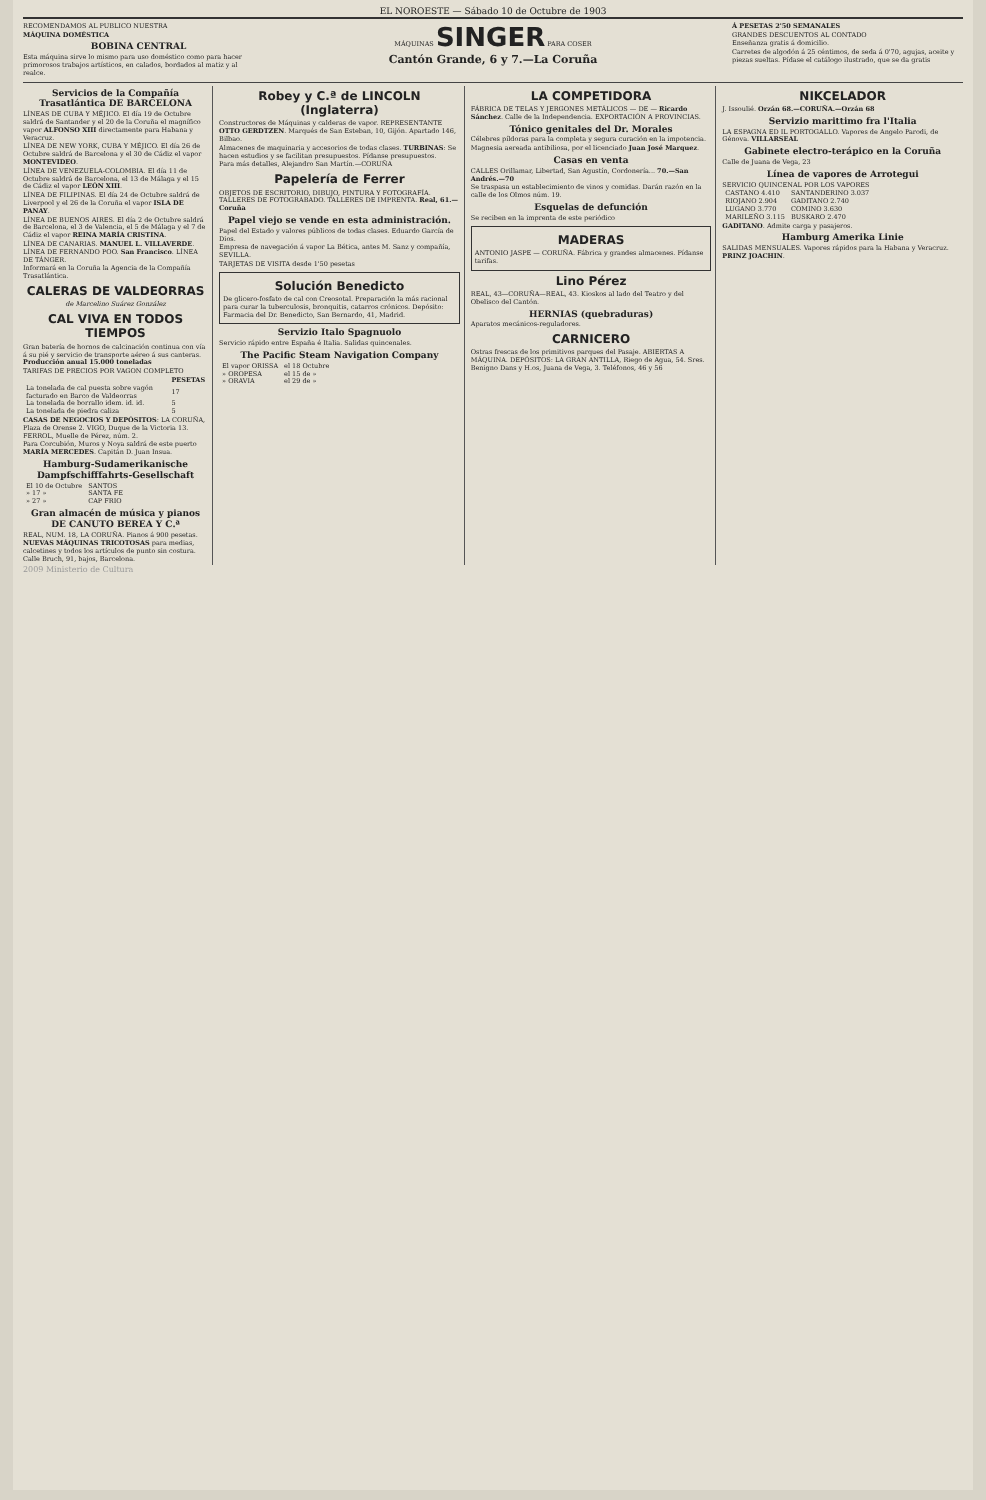EL NOROESTE — Sábado 10 de Octubre de 1903
RECOMENDAMOS AL PUBLICO NUESTRA
MÁQUINA DOMÉSTICA
BOBINA CENTRAL
Esta máquina sirve lo mismo para uso doméstico como para hacer primorosos trabajos artísticos, en calados, bordados al matiz y al realce.
MÁQUINAS SINGER PARA COSER
Cantón Grande, 6 y 7.—La Coruña
Á PESETAS 2'50 SEMANALES
GRANDES DESCUENTOS AL CONTADO
Enseñanza gratis á domicilio.
Carretes de algodón á 25 céntimos, de seda á 0'70, agujas, aceite y piezas sueltas. Pídase el catálogo ilustrado, que se da gratis
Servicios de la Compañía Trasatlántica DE BARCELONA
LÍNEAS DE CUBA Y MÉJICO. El día 19 de Octubre saldrá de Santander y el 20 de la Coruña el magnífico vapor ALFONSO XIII directamente para Habana y Veracruz.
LÍNEA DE NEW YORK, CUBA Y MÉJICO. El día 26 de Octubre saldrá de Barcelona y el 30 de Cádiz el vapor MONTEVIDEO.
LÍNEA DE VENEZUELA-COLOMBIA. El día 11 de Octubre saldrá de Barcelona, el 13 de Málaga y el 15 de Cádiz el vapor LEÓN XIII.
LÍNEA DE FILIPINAS. El día 24 de Octubre saldrá de Liverpool y el 26 de la Coruña el vapor ISLA DE PANAY.
LÍNEA DE BUENOS AIRES. El día 2 de Octubre saldrá de Barcelona, el 3 de Valencia, el 5 de Málaga y el 7 de Cádiz el vapor REINA MARÍA CRISTINA.
LÍNEA DE CANARIAS. MANUEL L. VILLAVERDE. LÍNEA DE FERNANDO POO. San Francisco. LÍNEA DE TÁNGER.
Informará en la Coruña la Agencia de la Compañía Trasatlántica.
CALERAS DE VALDEORRAS
de Marcelino Suárez González
CAL VIVA EN TODOS TIEMPOS
Gran batería de hornos de calcinación continua con vía á su pié y servicio de transporte aéreo á sus canteras. Producción anual 15.000 toneladas
TARIFAS DE PRECIOS POR VAGON COMPLETO
| | PESETAS |
| --- | --- |
| La tonelada de cal puesta sobre vagón facturado en Barco de Valdeorras | 17 |
| La tonelada de borrallo idem. id. id. | 5 |
| La tonelada de piedra caliza | 5 |
CASAS DE NEGOCIOS Y DEPÓSITOS: LA CORUÑA, Plaza de Orense 2. VIGO, Duque de la Victoria 13. FERROL, Muelle de Pérez, núm. 2.
Para Corcubión, Muros y Noya saldrá de este puerto MARÍA MERCEDES. Capitán D. Juan Insua.
Hamburg-Sudamerikanische Dampfschifffahrts-Gesellschaft
| El 10 de Octubre | SANTOS |
| » 17 » | SANTA FE |
| » 27 » | CAP FRIO |
Gran almacén de música y pianos DE CANUTO BEREA Y C.ª
REAL, NUM. 18, LA CORUÑA. Pianos á 900 pesetas.
NUEVAS MÁQUINAS TRICOTOSAS para medias, calcetines y todos los artículos de punto sin costura. Calle Bruch, 91, bajos, Barcelona.
Robey y C.ª de LINCOLN (Inglaterra)
Constructores de Máquinas y calderas de vapor. REPRESENTANTE OTTO GERDTZEN. Marqués de San Esteban, 10, Gijón. Apartado 146, Bilbao.
Almacenes de maquinaria y accesorios de todas clases. TURBINAS: Se hacen estudios y se facilitan presupuestos. Pídanse presupuestos.
Para más detalles, Alejandro San Martín.—CORUÑA
Papelería de Ferrer
OBJETOS DE ESCRITORIO, DIBUJO, PINTURA Y FOTOGRAFÍA. TALLERES DE FOTOGRABADO. TALLERES DE IMPRENTA. Real, 61.—Coruña
Papel viejo se vende en esta administración.
Papel del Estado y valores públicos de todas clases. Eduardo García de Dios.
Empresa de navegación á vapor La Bética, antes M. Sanz y compañía, SEVILLA.
TARJETAS DE VISITA desde 1'50 pesetas
Solución Benedicto
De glicero-fosfato de cal con Creosotal. Preparación la más racional para curar la tuberculosis, bronquitis, catarros crónicos. Depósito: Farmacia del Dr. Benedicto, San Bernardo, 41, Madrid.
Servizio Italo Spagnuolo
Servicio rápido entre España é Italia. Salidas quincenales.
The Pacific Steam Navigation Company
| El vapor ORISSA | el 18 Octubre |
| » OROPESA | el 15 de » |
| » ORAVIA | el 29 de » |
LA COMPETIDORA
FÁBRICA DE TELAS Y JERGONES METÁLICOS — DE — Ricardo Sánchez. Calle de la Independencia. EXPORTACIÓN A PROVINCIAS.
Tónico genitales del Dr. Morales
Célebres píldoras para la completa y segura curación en la impotencia.
Magnesia aereada antibiliosa, por el licenciado Juan José Marquez.
Casas en venta
CALLES Orillamar, Libertad, San Agustín, Cordonería... 70.—San Andrés.—70
Se traspasa un establecimiento de vinos y comidas. Darán razón en la calle de los Olmos núm. 19.
Esquelas de defunción
Se reciben en la imprenta de este periódico
MADERAS
ANTONIO JASPE — CORUÑA. Fábrica y grandes almacenes. Pídanse tarifas.
Lino Pérez
REAL, 43—CORUÑA—REAL, 43. Kioskos al lado del Teatro y del Obelisco del Cantón.
HERNIAS (quebraduras)
Aparatos mecánicos-reguladores.
CARNICERO
Ostras frescas de los primitivos parques del Pasaje. ABIERTAS A MÁQUINA. DEPÓSITOS: LA GRAN ANTILLA, Riego de Agua, 54. Sres. Benigno Dans y H.os, Juana de Vega, 3. Teléfonos, 46 y 56
NIKCELADOR
J. Issoulié. Orzán 68.—CORUÑA.—Orzán 68
Servizio marittimo fra l'Italia
LA ESPAGNA ED IL PORTOGALLO. Vapores de Angelo Parodi, de Génova. VILLARSEAL
Gabinete electro-terápico en la Coruña
Calle de Juana de Vega, 23
Línea de vapores de Arrotegui
SERVICIO QUINCENAL POR LOS VAPORES
| CASTANO 4.410 | SANTANDERINO 3.037 |
| RIOJANO 2.904 | GADITANO 2.740 |
| LUGANO 3.770 | COMINO 3.630 |
| MARILEÑO 3.115 | BUSKARO 2.470 |
GADITANO. Admite carga y pasajeros.
Hamburg Amerika Linie
SALIDAS MENSUALES. Vapores rápidos para la Habana y Veracruz. PRINZ JOACHIN.
2009 Ministerio de Cultura